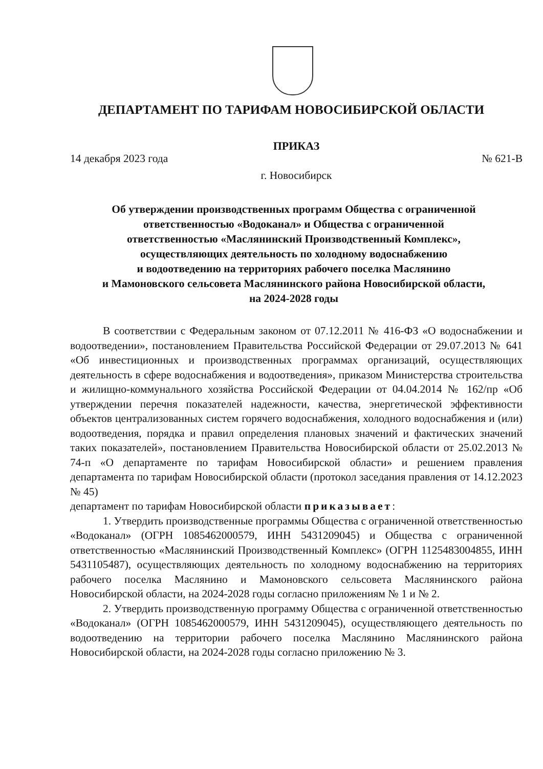ДЕПАРТАМЕНТ ПО ТАРИФАМ НОВОСИБИРСКОЙ ОБЛАСТИ
ПРИКАЗ
14 декабря 2023 года № 621-В
г. Новосибирск
Об утверждении производственных программ Общества с ограниченной
ответственностью «Водоканал» и Общества с ограниченной
ответственностью «Маслянинский Производственный Комплекс»,
осуществляющих деятельность по холодному водоснабжению
и водоотведению на территориях рабочего поселка Маслянино
и Мамоновского сельсовета Маслянинского района Новосибирской области,
на 2024-2028 годы
В соответствии с Федеральным законом от 07.12.2011 № 416-ФЗ «О водоснабжении и водоотведении», постановлением Правительства Российской Федерации от 29.07.2013 № 641 «Об инвестиционных и производственных программах организаций, осуществляющих деятельность в сфере водоснабжения и водоотведения», приказом Министерства строительства и жилищно-коммунального хозяйства Российской Федерации от 04.04.2014 № 162/пр «Об утверждении перечня показателей надежности, качества, энергетической эффективности объектов централизованных систем горячего водоснабжения, холодного водоснабжения и (или) водоотведения, порядка и правил определения плановых значений и фактических значений таких показателей», постановлением Правительства Новосибирской области от 25.02.2013 № 74-п «О департаменте по тарифам Новосибирской области» и решением правления департамента по тарифам Новосибирской области (протокол заседания правления от 14.12.2023 № 45)
департамент по тарифам Новосибирской области приказывает:
1. Утвердить производственные программы Общества с ограниченной ответственностью «Водоканал» (ОГРН 1085462000579, ИНН 5431209045) и Общества с ограниченной ответственностью «Маслянинский Производственный Комплекс» (ОГРН 1125483004855, ИНН 5431105487), осуществляющих деятельность по холодному водоснабжению на территориях рабочего поселка Маслянино и Мамоновского сельсовета Маслянинского района Новосибирской области, на 2024-2028 годы согласно приложениям № 1 и № 2.
2. Утвердить производственную программу Общества с ограниченной ответственностью «Водоканал» (ОГРН 1085462000579, ИНН 5431209045), осуществляющего деятельность по водоотведению на территории рабочего поселка Маслянино Маслянинского района Новосибирской области, на 2024-2028 годы согласно приложению № 3.